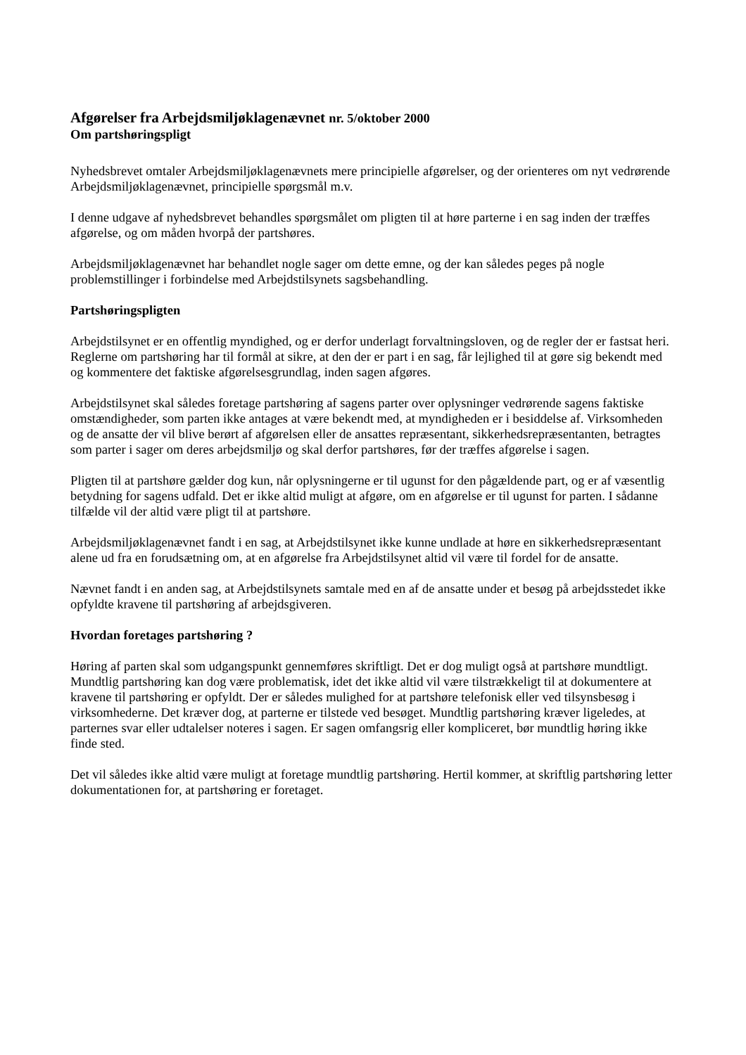Afgørelser fra Arbejdsmiljøklagenævnet nr. 5/oktober 2000
Om partshøringspligt
Nyhedsbrevet omtaler Arbejdsmiljøklagenævnets mere principielle afgørelser, og der orienteres om nyt vedrørende Arbejdsmiljøklagenævnet, principielle spørgsmål m.v.
I denne udgave af nyhedsbrevet behandles spørgsmålet om pligten til at høre parterne i en sag inden der træffes afgørelse, og om måden hvorpå der partshøres.
Arbejdsmiljøklagenævnet har behandlet nogle sager om dette emne, og der kan således peges på nogle problemstillinger i forbindelse med Arbejdstilsynets sagsbehandling.
Partshøringspligten
Arbejdstilsynet er en offentlig myndighed, og er derfor underlagt forvaltningsloven, og de regler der er fastsat heri. Reglerne om partshøring har til formål at sikre, at den der er part i en sag, får lejlighed til at gøre sig bekendt med og kommentere det faktiske afgørelsesgrundlag, inden sagen afgøres.
Arbejdstilsynet skal således foretage partshøring af sagens parter over oplysninger vedrørende sagens faktiske omstændigheder, som parten ikke antages at være bekendt med, at myndigheden er i besiddelse af. Virksomheden og de ansatte der vil blive berørt af afgørelsen eller de ansattes repræsentant, sikkerhedsrepræsentanten, betragtes som parter i sager om deres arbejdsmiljø og skal derfor partshøres, før der træffes afgørelse i sagen.
Pligten til at partshøre gælder dog kun, når oplysningerne er til ugunst for den pågældende part, og er af væsentlig betydning for sagens udfald. Det er ikke altid muligt at afgøre, om en afgørelse er til ugunst for parten. I sådanne tilfælde vil der altid være pligt til at partshøre.
Arbejdsmiljøklagenævnet fandt i en sag, at Arbejdstilsynet ikke kunne undlade at høre en sikkerhedsrepræsentant alene ud fra en forudsætning om, at en afgørelse fra Arbejdstilsynet altid vil være til fordel for de ansatte.
Nævnet fandt i en anden sag, at Arbejdstilsynets samtale med en af de ansatte under et besøg på arbejdsstedet ikke opfyldte kravene til partshøring af arbejdsgiveren.
Hvordan foretages partshøring ?
Høring af parten skal som udgangspunkt gennemføres skriftligt. Det er dog muligt også at partshøre mundtligt. Mundtlig partshøring kan dog være problematisk, idet det ikke altid vil være tilstrækkeligt til at dokumentere at kravene til partshøring er opfyldt. Der er således mulighed for at partshøre telefonisk eller ved tilsynsbesøg i virksomhederne. Det kræver dog, at parterne er tilstede ved besøget. Mundtlig partshøring kræver ligeledes, at parternes svar eller udtalelser noteres i sagen. Er sagen omfangsrig eller kompliceret, bør mundtlig høring ikke finde sted.
Det vil således ikke altid være muligt at foretage mundtlig partshøring. Hertil kommer, at skriftlig partshøring letter dokumentationen for, at partshøring er foretaget.